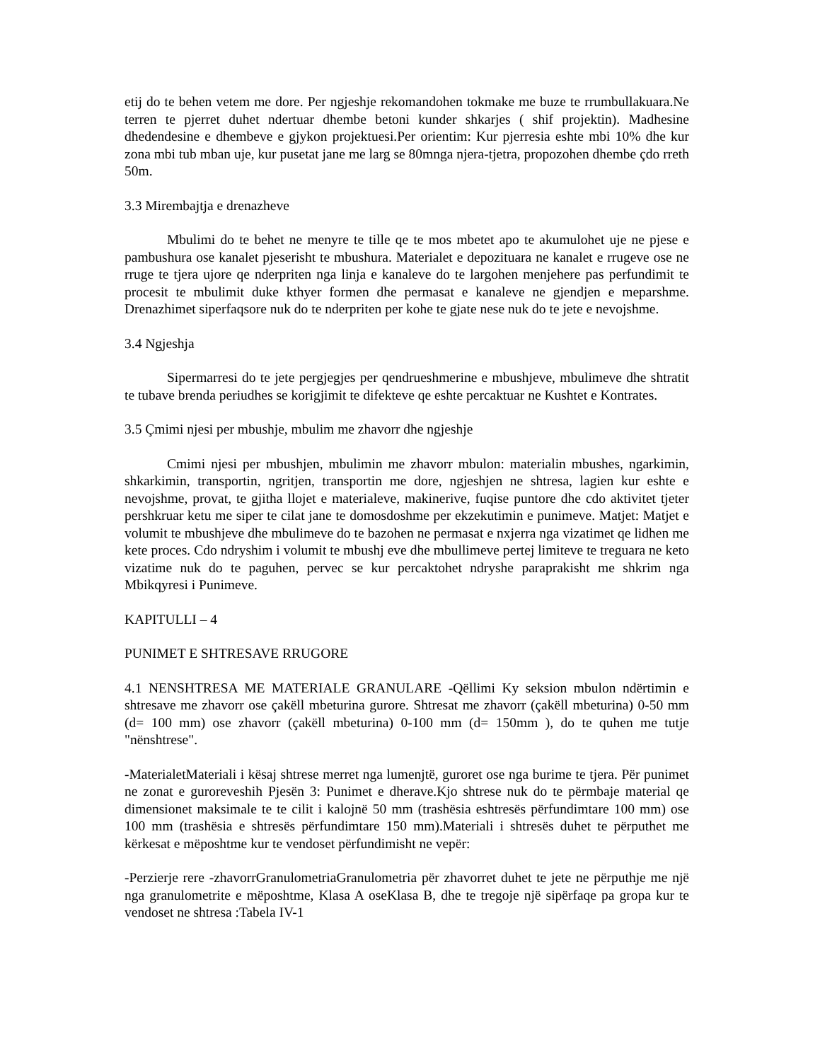etij do te behen vetem me dore. Per ngjeshje rekomandohen tokmake me buze te rrumbullakuara.Ne terren te pjerret duhet ndertuar dhembe betoni kunder shkarjes ( shif projektin). Madhesine dhedendesine e dhembeve e gjykon projektuesi.Per orientim: Kur pjerresia eshte mbi 10% dhe kur zona mbi tub mban uje, kur pusetat jane me larg se 80mnga njera-tjetra, propozohen dhembe çdo rreth 50m.
3.3 Mirembajtja e drenazheve
Mbulimi do te behet ne menyre te tille qe te mos mbetet apo te akumulohet uje ne pjese e pambushura ose kanalet pjeserisht te mbushura. Materialet e depozituara ne kanalet e rrugeve ose ne rruge te tjera ujore qe nderpriten nga linja e kanaleve do te largohen menjehere pas perfundimit te procesit te mbulimit duke kthyer formen dhe permasat e kanaleve ne gjendjen e meparshme. Drenazhimet siperfaqsore nuk do te nderpriten per kohe te gjate nese nuk do te jete e nevojshme.
3.4 Ngjeshja
Sipermarresi do te jete pergjegjes per qendrueshmerine e mbushjeve, mbulimeve dhe shtratit te tubave brenda periudhes se korigjimit te difekteve qe eshte percaktuar ne Kushtet e Kontrates.
3.5 Çmimi njesi per mbushje, mbulim me zhavorr dhe ngjeshje
Cmimi njesi per mbushjen, mbulimin me zhavorr mbulon: materialin mbushes, ngarkimin, shkarkimin, transportin, ngritjen, transportin me dore, ngjeshjen ne shtresa, lagien kur eshte e nevojshme, provat, te gjitha llojet e materialeve, makinerive, fuqise puntore dhe cdo aktivitet tjeter pershkruar ketu me siper te cilat jane te domosdoshme per ekzekutimin e punimeve. Matjet: Matjet e volumit te mbushjeve dhe mbulimeve do te bazohen ne permasat e nxjerra nga vizatimet qe lidhen me kete proces. Cdo ndryshim i volumit te mbushj eve dhe mbullimeve pertej limiteve te treguara ne keto vizatime nuk do te paguhen, pervec se kur percaktohet ndryshe paraprakisht me shkrim nga Mbikqyresi i Punimeve.
KAPITULLI – 4
PUNIMET E SHTRESAVE RRUGORE
4.1 NENSHTRESA ME MATERIALE GRANULARE -Qëllimi Ky seksion mbulon ndërtimin e shtresave me zhavorr ose çakëll mbeturina gurore. Shtresat me zhavorr (çakëll mbeturina) 0-50 mm (d= 100 mm) ose zhavorr (çakëll mbeturina) 0-100 mm (d= 150mm ), do te quhen me tutje "nënshtrese".
-MaterialetMateriali i kësaj shtrese merret nga lumenjtë, guroret ose nga burime te tjera. Për punimet ne zonat e guroreveshih Pjesën 3: Punimet e dherave.Kjo shtrese nuk do te përmbaje material qe dimensionet maksimale te te cilit i kalojnë 50 mm (trashësia eshtresës përfundimtare 100 mm) ose 100 mm (trashësia e shtresës përfundimtare 150 mm).Materiali i shtresës duhet te përputhet me kërkesat e mëposhtme kur te vendoset përfundimisht ne vepër:
-Perzierje rere -zhavorrGranulometriaGranulometria për zhavorret duhet te jete ne përputhje me një nga granulometrite e mëposhtme, Klasa A oseKlasa B, dhe te tregoje një sipërfaqe pa gropa kur te vendoset ne shtresa :Tabela IV-1